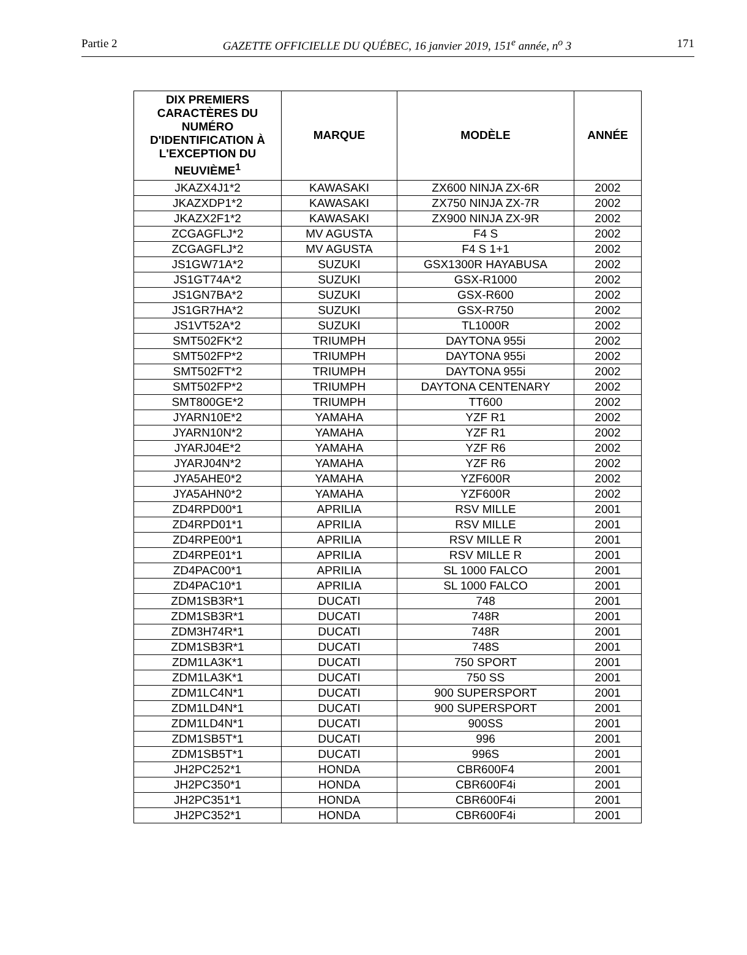Partie 2 GAZETTE OFFICIELLE DU QUÉBEC, 16 janvier 2019, 151<sup>e</sup> année, n<sup>o</sup> 3 171
| DIX PREMIERS CARACTÈRES DU NUMÉRO D'IDENTIFICATION À L'EXCEPTION DU NEUVIÈME<sup>1</sup> | MARQUE | MODÈLE | ANNÉE |
| --- | --- | --- | --- |
| JKAZX4J1*2 | KAWASAKI | ZX600 NINJA ZX-6R | 2002 |
| JKAZXDP1*2 | KAWASAKI | ZX750 NINJA ZX-7R | 2002 |
| JKAZX2F1*2 | KAWASAKI | ZX900 NINJA ZX-9R | 2002 |
| ZCGAGFLJ*2 | MV AGUSTA | F4 S | 2002 |
| ZCGAGFLJ*2 | MV AGUSTA | F4 S 1+1 | 2002 |
| JS1GW71A*2 | SUZUKI | GSX1300R HAYABUSA | 2002 |
| JS1GT74A*2 | SUZUKI | GSX-R1000 | 2002 |
| JS1GN7BA*2 | SUZUKI | GSX-R600 | 2002 |
| JS1GR7HA*2 | SUZUKI | GSX-R750 | 2002 |
| JS1VT52A*2 | SUZUKI | TL1000R | 2002 |
| SMT502FK*2 | TRIUMPH | DAYTONA 955i | 2002 |
| SMT502FP*2 | TRIUMPH | DAYTONA 955i | 2002 |
| SMT502FT*2 | TRIUMPH | DAYTONA 955i | 2002 |
| SMT502FP*2 | TRIUMPH | DAYTONA CENTENARY | 2002 |
| SMT800GE*2 | TRIUMPH | TT600 | 2002 |
| JYARN10E*2 | YAMAHA | YZF R1 | 2002 |
| JYARN10N*2 | YAMAHA | YZF R1 | 2002 |
| JYARJ04E*2 | YAMAHA | YZF R6 | 2002 |
| JYARJ04N*2 | YAMAHA | YZF R6 | 2002 |
| JYA5AHE0*2 | YAMAHA | YZF600R | 2002 |
| JYA5AHN0*2 | YAMAHA | YZF600R | 2002 |
| ZD4RPD00*1 | APRILIA | RSV MILLE | 2001 |
| ZD4RPD01*1 | APRILIA | RSV MILLE | 2001 |
| ZD4RPE00*1 | APRILIA | RSV MILLE R | 2001 |
| ZD4RPE01*1 | APRILIA | RSV MILLE R | 2001 |
| ZD4PAC00*1 | APRILIA | SL 1000 FALCO | 2001 |
| ZD4PAC10*1 | APRILIA | SL 1000 FALCO | 2001 |
| ZDM1SB3R*1 | DUCATI | 748 | 2001 |
| ZDM1SB3R*1 | DUCATI | 748R | 2001 |
| ZDM3H74R*1 | DUCATI | 748R | 2001 |
| ZDM1SB3R*1 | DUCATI | 748S | 2001 |
| ZDM1LA3K*1 | DUCATI | 750 SPORT | 2001 |
| ZDM1LA3K*1 | DUCATI | 750 SS | 2001 |
| ZDM1LC4N*1 | DUCATI | 900 SUPERSPORT | 2001 |
| ZDM1LD4N*1 | DUCATI | 900 SUPERSPORT | 2001 |
| ZDM1LD4N*1 | DUCATI | 900SS | 2001 |
| ZDM1SB5T*1 | DUCATI | 996 | 2001 |
| ZDM1SB5T*1 | DUCATI | 996S | 2001 |
| JH2PC252*1 | HONDA | CBR600F4 | 2001 |
| JH2PC350*1 | HONDA | CBR600F4i | 2001 |
| JH2PC351*1 | HONDA | CBR600F4i | 2001 |
| JH2PC352*1 | HONDA | CBR600F4i | 2001 |